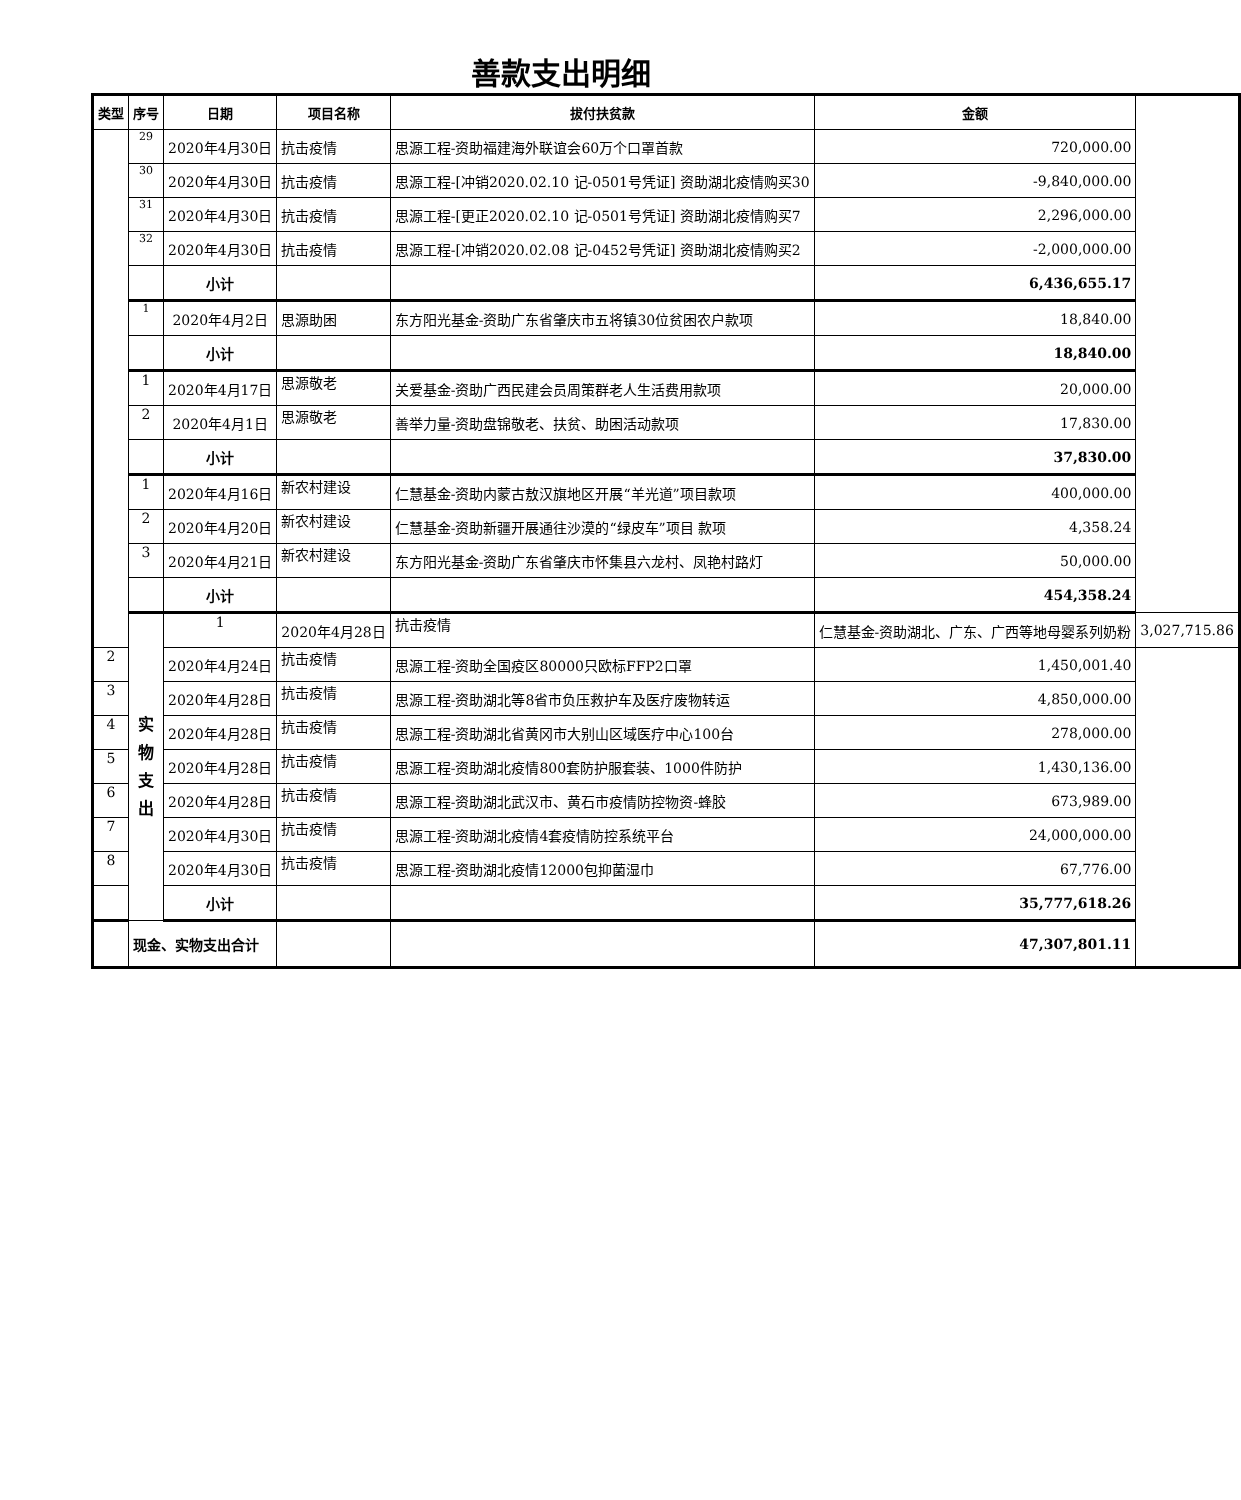善款支出明细
| 类型 | 序号 | 日期 | 项目名称 | 拔付扶贫款 | 金额 | |
| --- | --- | --- | --- | --- | --- | --- |
| | 29 | 2020年4月30日 | 抗击疫情 | 思源工程-资助福建海外联谊会60万个口罩首款 | 720,000.00 | |
| | 30 | 2020年4月30日 | 抗击疫情 | 思源工程-[冲销2020.02.10 记-0501号凭证] 资助湖北疫情购买30 | -9,840,000.00 | |
| | 31 | 2020年4月30日 | 抗击疫情 | 思源工程-[更正2020.02.10 记-0501号凭证] 资助湖北疫情购买7 | 2,296,000.00 | |
| | 32 | 2020年4月30日 | 抗击疫情 | 思源工程-[冲销2020.02.08 记-0452号凭证] 资助湖北疫情购买2 | -2,000,000.00 | |
| | | 小计 | | | 6,436,655.17 | |
| | 1 | 2020年4月2日 | 思源助困 | 东方阳光基金-资助广东省肇庆市五将镇30位贫困农户款项 | 18,840.00 | |
| | | 小计 | | | 18,840.00 | |
| | 1 | 2020年4月17日 | 思源敬老 | 关爱基金-资助广西民建会员周策群老人生活费用款项 | 20,000.00 | |
| | 2 | 2020年4月1日 | 思源敬老 | 善举力量-资助盘锦敬老、扶贫、助困活动款项 | 17,830.00 | |
| | | 小计 | | | 37,830.00 | |
| | 1 | 2020年4月16日 | 新农村建设 | 仁慧基金-资助内蒙古敖汉旗地区开展“羊光道”项目款项 | 400,000.00 | |
| | 2 | 2020年4月20日 | 新农村建设 | 仁慧基金-资助新疆开展通往沙漠的“绿皮车”项目 款项 | 4,358.24 | |
| | 3 | 2020年4月21日 | 新农村建设 | 东方阳光基金-资助广东省肇庆市怀集县六龙村、凤艳村路灯 | 50,000.00 | |
| | | 小计 | | | 454,358.24 | |
| | 实 物 支 出 | 1 | 2020年4月28日 | 抗击疫情 | 仁慧基金-资助湖北、广东、广西等地母婴系列奶粉 | 3,027,715.86 |
| 2 | | 2020年4月24日 | 抗击疫情 | 思源工程-资助全国疫区80000只欧标FFP2口罩 | 1,450,001.40 | |
| 3 | | 2020年4月28日 | 抗击疫情 | 思源工程-资助湖北等8省市负压救护车及医疗废物转运 | 4,850,000.00 | |
| 4 | | 2020年4月28日 | 抗击疫情 | 思源工程-资助湖北省黄冈市大别山区域医疗中心100台 | 278,000.00 | |
| 5 | | 2020年4月28日 | 抗击疫情 | 思源工程-资助湖北疫情800套防护服套装、1000件防护 | 1,430,136.00 | |
| 6 | | 2020年4月28日 | 抗击疫情 | 思源工程-资助湖北武汉市、黄石市疫情防控物资-蜂胶 | 673,989.00 | |
| 7 | | 2020年4月30日 | 抗击疫情 | 思源工程-资助湖北疫情4套疫情防控系统平台 | 24,000,000.00 | |
| 8 | | 2020年4月30日 | 抗击疫情 | 思源工程-资助湖北疫情12000包抑菌湿巾 | 67,776.00 | |
| | | 小计 | | | 35,777,618.26 | |
| | 现金、实物支出合计 | | | | 47,307,801.11 | |